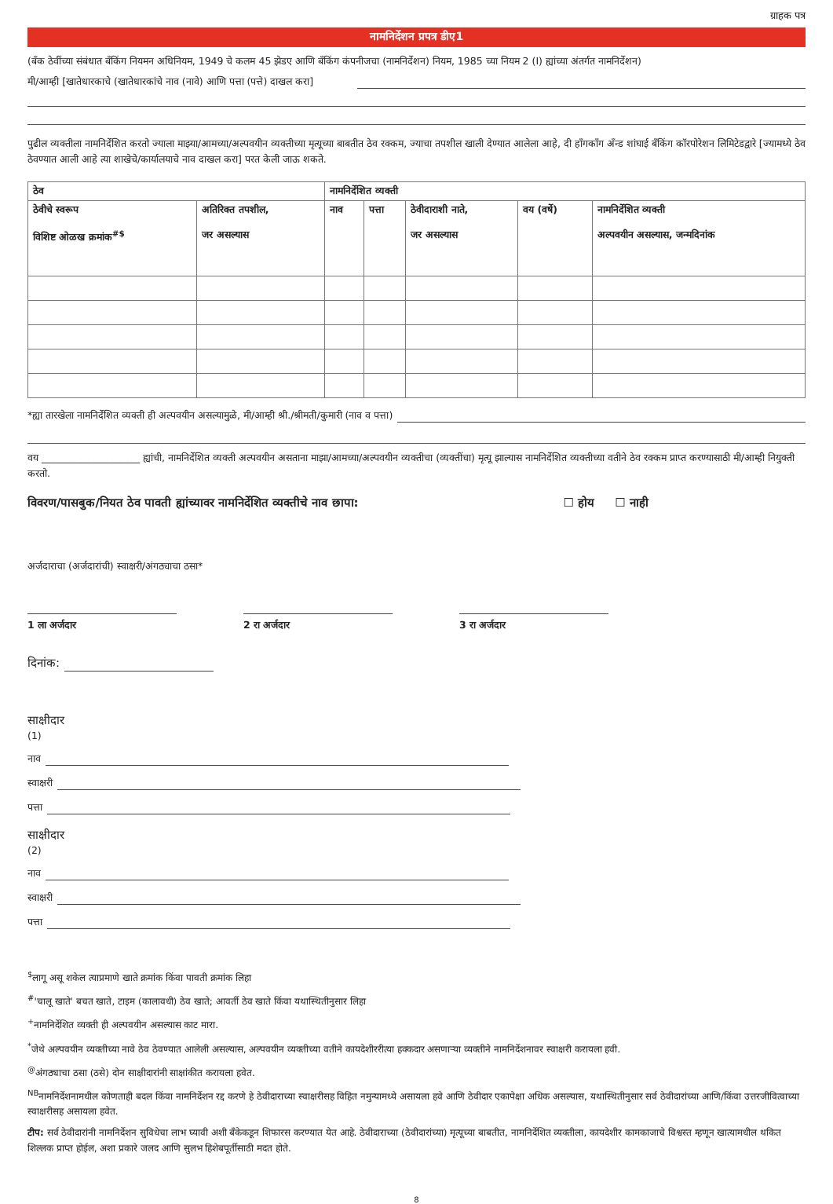ग्राहक पत्र
नामनिर्देशन प्रपत्र डीए1
(बँक ठेवींच्या संबंधात बँकिंग नियमन अधिनियम, 1949 चे कलम 45 झेडए आणि बँकिंग कंपनीजचा (नामनिर्देशन) नियम, 1985 च्या नियम 2 (I) ह्यांच्या अंतर्गत नामनिर्देशन)
मी/आम्ही [खातेधारकाचे (खातेधारकांचे नाव (नावे) आणि पत्ता (पत्ते) दाखल करा]
पुढील व्यक्तीला नामनिर्देशित करतो ज्याला माझ्या/आमच्या/अल्पवयीन व्यक्तीच्या मृत्यूच्या बाबतीत ठेव रक्कम, ज्याचा तपशील खाली देण्यात आलेला आहे, दी हाँगकाँग अँन्ड शांघाई बँकिंग कॉरपोरेशन लिमिटेडद्वारे [ज्यामध्ये ठेव ठेवण्यात आली आहे त्या शाखेचे/कार्यालयाचे नाव दाखल करा] परत केली जाऊ शकते.
| ठेव | | नामनिर्देशित व्यक्ती | | | | |
| --- | --- | --- | --- | --- | --- | --- |
| ठेवीचे स्वरूप विशिष्ट ओळख क्रमांक<sup>#$</sup> | अतिरिक्त तपशील, जर असल्यास | नाव | पत्ता | ठेवीदाराशी नाते, जर असल्यास | वय (वर्षे) | नामनिर्देशित व्यक्ती अल्पवयीन असल्यास, जन्मदिनांक |
*ह्या तारखेला नामनिर्देशित व्यक्ती ही अल्पवयीन असल्यामुळे, मी/आम्ही श्री./श्रीमती/कुमारी (नाव व पत्ता)
वय ____________________ ह्यांची, नामनिर्देशित व्यक्ती अल्पवयीन असताना माझा/आमच्या/अल्पवयीन व्यक्तीचा (व्यक्तींचा) मृत्यू झाल्यास नामनिर्देशित व्यक्तीच्या वतीने ठेव रक्कम प्राप्त करण्यासाठी मी/आम्ही नियुक्ती करतो.
विवरण/पासबुक/नियत ठेव पावती ह्यांच्यावर नामनिर्देशित व्यक्तीचे नाव छापा: ☐ होय ☐ नाही
अर्जदाराचा (अर्जदारांची) स्वाक्षरी/अंगठ्याचा ठसा*
1 ला अर्जदार 2 रा अर्जदार 3 रा अर्जदार
दिनांक:
साक्षीदार
(1)
नाव
स्वाक्षरी
पत्ता
साक्षीदार
(2)
नाव
स्वाक्षरी
पत्ता
<sup>$</sup>लागू असू शकेल त्याप्रमाणे खाते क्रमांक किंवा पावती क्रमांक लिहा
<sup>#</sup> 'चालू खाते' बचत खाते, टाइम (कालावधी) ठेव खाते; आवर्ती ठेव खाते किंवा यथास्थितीनुसार लिहा
<sup>+</sup>नामनिर्देशित व्यक्ती ही अल्पवयीन असल्यास काट मारा.
<sup>*</sup> जेथे अल्पवयीन व्यक्तीच्या नावे ठेव ठेवण्यात आलेली असल्यास, अल्पवयीन व्यक्तीच्या वतीने कायदेशीररीत्या हक्कदार असणाऱ्या व्यक्तीने नामनिर्देशनावर स्वाक्षरी करायला हवी.
<sup>@</sup>अंगठ्याचा ठसा (ठसे) दोन साक्षीदारांनी साक्षांकीत करायला हवेत.
<sup>NB</sup>नामनिर्देशनामधील कोणताही बदल किंवा नामनिर्देशन रद्द करणे हे ठेवीदाराच्या स्वाक्षरीसह विहित नमुन्यामध्ये असायला हवे आणि ठेवीदार एकापेक्षा अधिक असल्यास, यथास्थितीनुसार सर्व ठेवीदारांच्या आणि/किंवा उत्तरजीवित्वाच्या स्वाक्षरीसह असायला हवेत.
टीप: सर्व ठेवीदारांनी नामनिर्देशन सुविधेचा लाभ घ्यावी अशी बँकेकडून शिफारस करण्यात येत आहे. ठेवीदाराच्या (ठेवीदारांच्या) मृत्यूच्या बाबतीत, नामनिर्देशित व्यक्तीला, कायदेशीर कामकाजाचे विश्वस्त म्हणून खात्यामधील थकित शिल्लक प्राप्त होईल, अशा प्रकारे जलद आणि सुलभ हिशेबपूर्तीसाठी मदत होते.
8